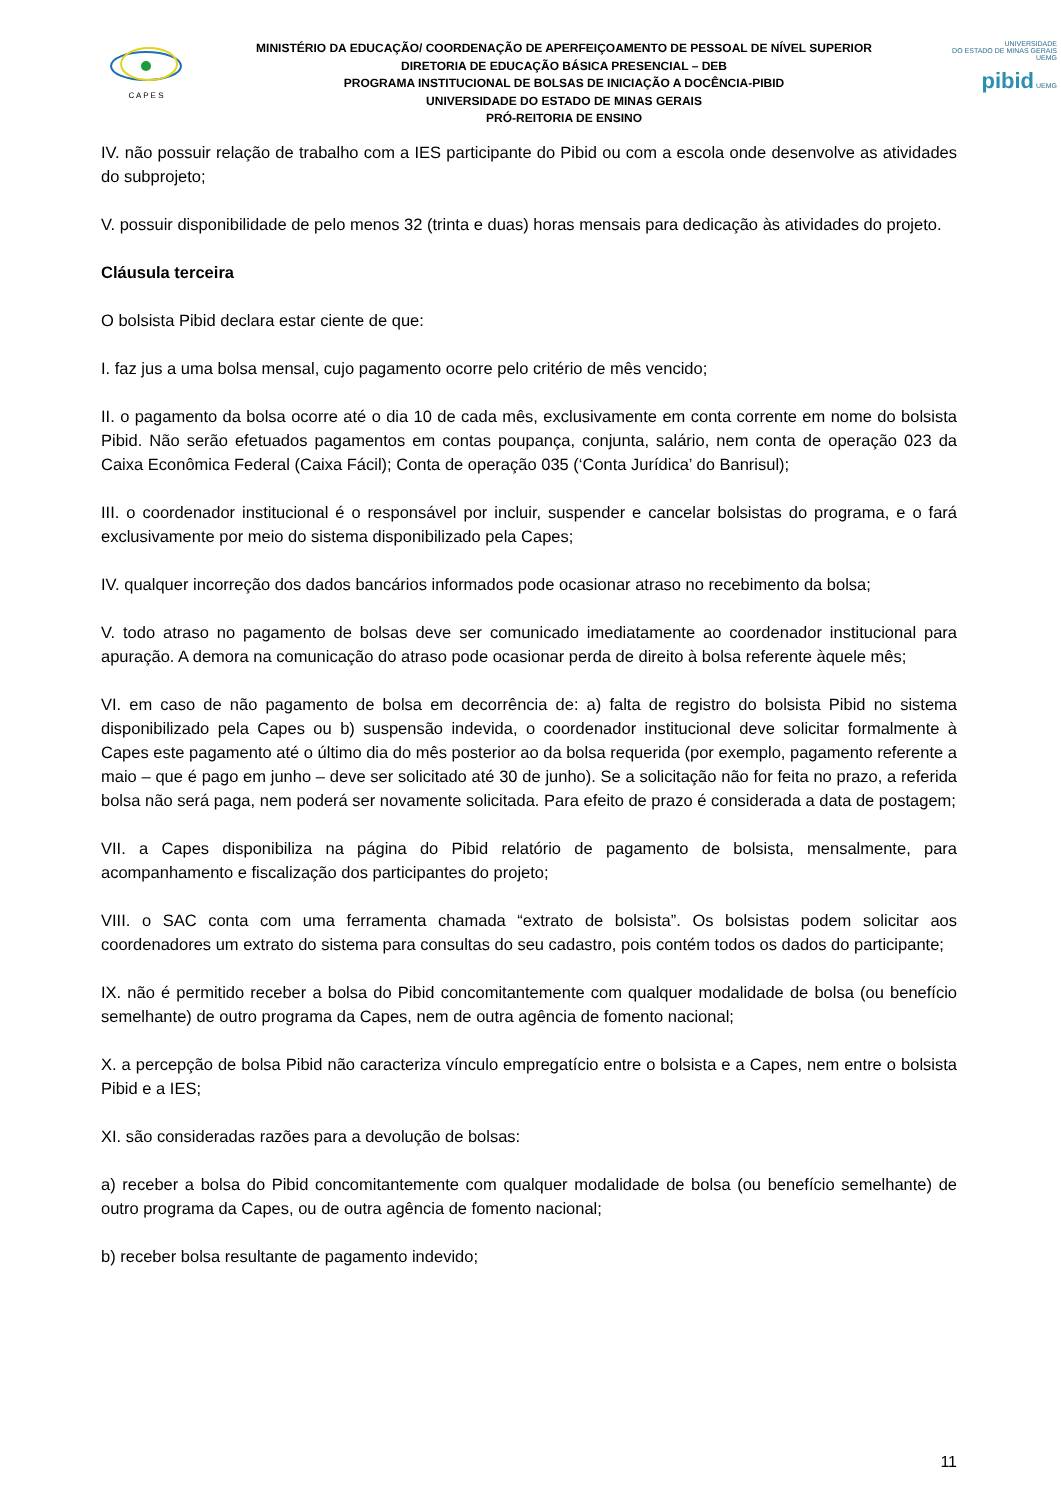C A P E S
MINISTÉRIO DA EDUCAÇÃO/ COORDENAÇÃO DE APERFEIÇOAMENTO DE PESSOAL DE NÍVEL SUPERIOR
DIRETORIA DE EDUCAÇÃO BÁSICA PRESENCIAL – DEB
PROGRAMA INSTITUCIONAL DE BOLSAS DE INICIAÇÃO A DOCÊNCIA-PIBID
UNIVERSIDADE DO ESTADO DE MINAS GERAIS
PRÓ-REITORIA DE ENSINO
UNIVERSIDADE
DO ESTADO DE MINAS GERAIS UEMG
pibid UEMG
IV. não possuir relação de trabalho com a IES participante do Pibid ou com a escola onde desenvolve as atividades do subprojeto;
V. possuir disponibilidade de pelo menos 32 (trinta e duas) horas mensais para dedicação às atividades do projeto.
Cláusula terceira
O bolsista Pibid declara estar ciente de que:
I. faz jus a uma bolsa mensal, cujo pagamento ocorre pelo critério de mês vencido;
II. o pagamento da bolsa ocorre até o dia 10 de cada mês, exclusivamente em conta corrente em nome do bolsista Pibid. Não serão efetuados pagamentos em contas poupança, conjunta, salário, nem conta de operação 023 da Caixa Econômica Federal (Caixa Fácil); Conta de operação 035 (‘Conta Jurídica’ do Banrisul);
III. o coordenador institucional é o responsável por incluir, suspender e cancelar bolsistas do programa, e o fará exclusivamente por meio do sistema disponibilizado pela Capes;
IV. qualquer incorreção dos dados bancários informados pode ocasionar atraso no recebimento da bolsa;
V. todo atraso no pagamento de bolsas deve ser comunicado imediatamente ao coordenador institucional para apuração. A demora na comunicação do atraso pode ocasionar perda de direito à bolsa referente àquele mês;
VI. em caso de não pagamento de bolsa em decorrência de: a) falta de registro do bolsista Pibid no sistema disponibilizado pela Capes ou b) suspensão indevida, o coordenador institucional deve solicitar formalmente à Capes este pagamento até o último dia do mês posterior ao da bolsa requerida (por exemplo, pagamento referente a maio – que é pago em junho – deve ser solicitado até 30 de junho). Se a solicitação não for feita no prazo, a referida bolsa não será paga, nem poderá ser novamente solicitada. Para efeito de prazo é considerada a data de postagem;
VII. a Capes disponibiliza na página do Pibid relatório de pagamento de bolsista, mensalmente, para acompanhamento e fiscalização dos participantes do projeto;
VIII. o SAC conta com uma ferramenta chamada “extrato de bolsista”. Os bolsistas podem solicitar aos coordenadores um extrato do sistema para consultas do seu cadastro, pois contém todos os dados do participante;
IX. não é permitido receber a bolsa do Pibid concomitantemente com qualquer modalidade de bolsa (ou benefício semelhante) de outro programa da Capes, nem de outra agência de fomento nacional;
X. a percepção de bolsa Pibid não caracteriza vínculo empregatício entre o bolsista e a Capes, nem entre o bolsista Pibid e a IES;
XI. são consideradas razões para a devolução de bolsas:
a) receber a bolsa do Pibid concomitantemente com qualquer modalidade de bolsa (ou benefício semelhante) de outro programa da Capes, ou de outra agência de fomento nacional;
b) receber bolsa resultante de pagamento indevido;
11